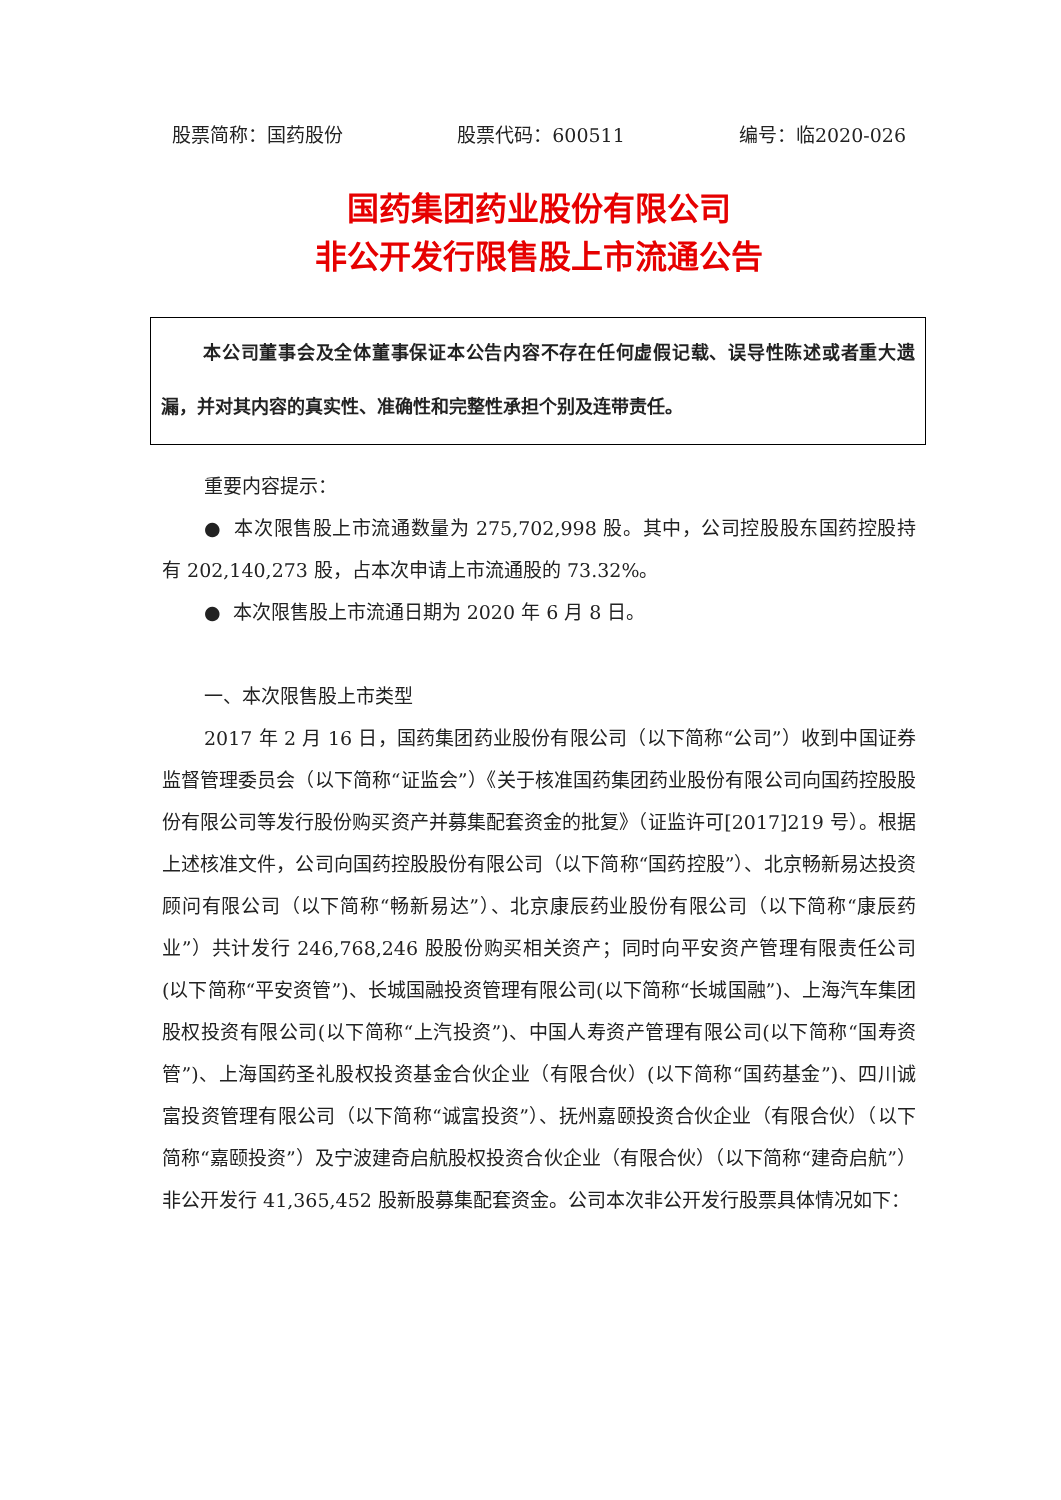股票简称：国药股份 股票代码：600511 编号：临2020-026
国药集团药业股份有限公司
非公开发行限售股上市流通公告
本公司董事会及全体董事保证本公告内容不存在任何虚假记载、误导性陈述或者重大遗漏，并对其内容的真实性、准确性和完整性承担个别及连带责任。
重要内容提示：
● 本次限售股上市流通数量为 275,702,998 股。其中，公司控股股东国药控股持有 202,140,273 股，占本次申请上市流通股的 73.32%。
● 本次限售股上市流通日期为 2020 年 6 月 8 日。
一、本次限售股上市类型
2017 年 2 月 16 日，国药集团药业股份有限公司（以下简称“公司”）收到中国证券监督管理委员会（以下简称“证监会”）《关于核准国药集团药业股份有限公司向国药控股股份有限公司等发行股份购买资产并募集配套资金的批复》（证监许可[2017]219 号）。根据上述核准文件，公司向国药控股股份有限公司（以下简称“国药控股”）、北京畅新易达投资顾问有限公司（以下简称“畅新易达”）、北京康辰药业股份有限公司（以下简称“康辰药业”）共计发行 246,768,246 股股份购买相关资产；同时向平安资产管理有限责任公司(以下简称“平安资管”)、长城国融投资管理有限公司(以下简称“长城国融”)、上海汽车集团股权投资有限公司(以下简称“上汽投资”)、中国人寿资产管理有限公司(以下简称“国寿资管”)、上海国药圣礼股权投资基金合伙企业（有限合伙）(以下简称“国药基金”)、四川诚富投资管理有限公司（以下简称“诚富投资”）、抚州嘉颐投资合伙企业（有限合伙）（以下简称“嘉颐投资”）及宁波建奇启航股权投资合伙企业（有限合伙）（以下简称“建奇启航”）非公开发行 41,365,452 股新股募集配套资金。公司本次非公开发行股票具体情况如下：